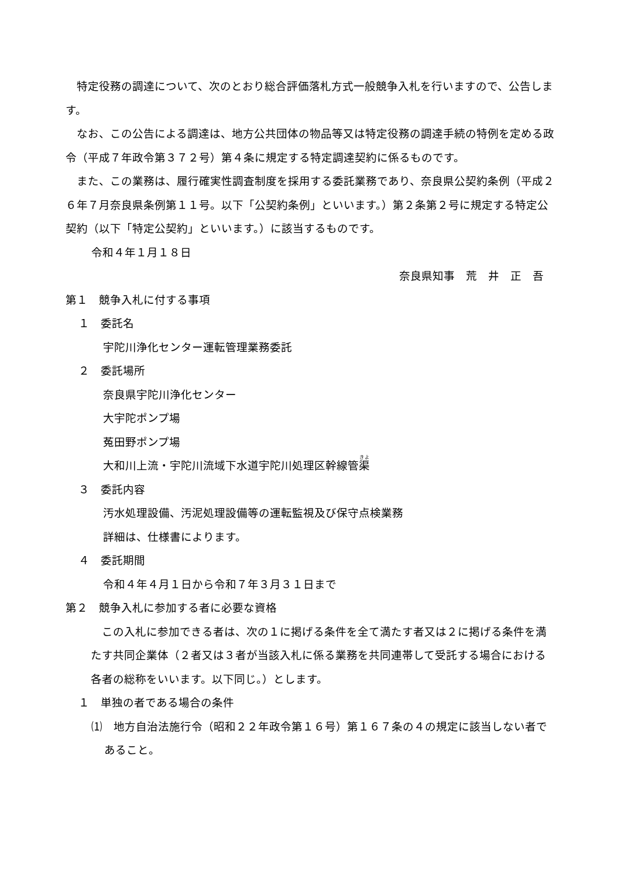特定役務の調達について、次のとおり総合評価落札方式一般競争入札を行いますので、公告します。
なお、この公告による調達は、地方公共団体の物品等又は特定役務の調達手続の特例を定める政令（平成７年政令第３７２号）第４条に規定する特定調達契約に係るものです。
また、この業務は、履行確実性調査制度を採用する委託業務であり、奈良県公契約条例（平成２６年７月奈良県条例第１１号。以下「公契約条例」といいます。）第２条第２号に規定する特定公契約（以下「特定公契約」といいます。）に該当するものです。
令和４年１月１８日
奈良県知事　荒　井　正　吾
第１　競争入札に付する事項
１　委託名
宇陀川浄化センター運転管理業務委託
２　委託場所
奈良県宇陀川浄化センター
大宇陀ポンプ場
菟田野ポンプ場
大和川上流・宇陀川流域下水道宇陀川処理区幹線管渠
３　委託内容
汚水処理設備、汚泥処理設備等の運転監視及び保守点検業務
詳細は、仕様書によります。
４　委託期間
令和４年４月１日から令和７年３月３１日まで
第２　競争入札に参加する者に必要な資格
この入札に参加できる者は、次の１に掲げる条件を全て満たす者又は２に掲げる条件を満たす共同企業体（２者又は３者が当該入札に係る業務を共同連帯して受託する場合における各者の総称をいいます。以下同じ。）とします。
１　単独の者である場合の条件
⑴　地方自治法施行令（昭和２２年政令第１６号）第１６７条の４の規定に該当しない者であること。